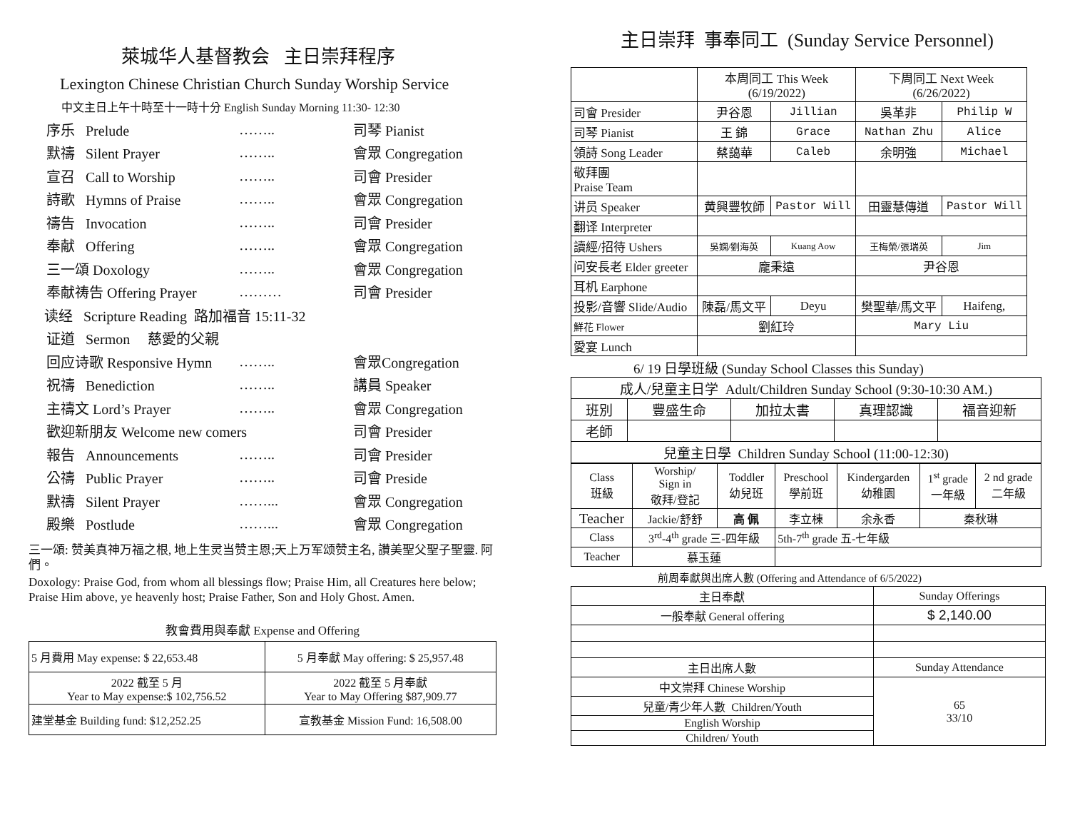萊城华人基督教会 主日崇拜程序
Lexington Chinese Christian Church Sunday Worship Service
中文主日上午十時至十一時十分 English Sunday Morning 11:30- 12:30
序乐 Prelude …….. 司琴 Pianist
默禱 Silent Prayer …….. 會眾 Congregation
宣召 Call to Worship …….. 司會 Presider
詩歌 Hymns of Praise …….. 會眾 Congregation
禱告 Invocation …….. 司會 Presider
奉献 Offering …….. 會眾 Congregation
三一頌 Doxology …….. 會眾 Congregation
奉献祷告 Offering Prayer ……… 司會 Presider
读经 Scripture Reading 路加福音 15:11-32
证道 Sermon 慈愛的父親
回应诗歌 Responsive Hymn …….. 會眾Congregation
祝禱 Benediction …….. 講員 Speaker
主禱文 Lord’s Prayer …….. 會眾 Congregation
歡迎新朋友 Welcome new comers 司會 Presider
報告 Announcements …….. 司會 Presider
公禱 Public Prayer …….. 司會 Preside
默禱 Silent Prayer ……... 會眾 Congregation
殿樂 Postlude ……... 會眾 Congregation
三一頌: 赞美真神万福之根, 地上生灵当赞主恩;天上万军颂赞主名, 讚美聖父聖子聖靈. 阿們。
Doxology: Praise God, from whom all blessings flow; Praise Him, all Creatures here below; Praise Him above, ye heavenly host; Praise Father, Son and Holy Ghost. Amen.
教會費用與奉獻 Expense and Offering
| 5 月費用 May expense: $ 22,653.48 | 5 月奉獻 May offering: $ 25,957.48 |
| 2022 截至 5 月 Year to May expense:$ 102,756.52 | 2022 截至 5 月奉獻 Year to May Offering $87,909.77 |
| 建堂基金 Building fund: $12,252.25 | 宣教基金 Mission Fund: 16,508.00 |
主日崇拜 事奉同工 (Sunday Service Personnel)
| | 本周同工 This Week (6/19/2022) | | 下周同工 Next Week (6/26/2022) | |
| 司會 Presider | 尹谷恩 | Jillian | 吳革非 | Philip W |
| 司琴 Pianist | 王 錦 | Grace | Nathan Zhu | Alice |
| 領詩 Song Leader | 蔡藹華 | Caleb | 余明強 | Michael |
| 敬拜團 Praise Team | | | | |
| 讲员 Speaker | 黄興豐牧師 | Pastor Will | 田靈慧傳道 | Pastor Will |
| 翻译 Interpreter | | | | |
| 讀經/招待 Ushers | 吳嫻/劉海英 | Kuang Aow | 王梅榮/張瑞英 | Jim |
| 问安長老 Elder greeter | 龐秉遠 | | 尹谷恩 | |
| 耳机 Earphone | | | | |
| 投影/音響 Slide/Audio | 陳磊/馬文平 | Deyu | 樊聖華/馬文平 | Haifeng, |
| 鮮花 Flower | 劉紅玲 | | Mary Liu | |
| 愛宴 Lunch | | | | |
6/ 19 日學班級 (Sunday School Classes this Sunday)
| 成人/兒童主日学 Adult/Children Sunday School (9:30-10:30 AM.) | | | | |
| 班別 | 豐盛生命 | 加拉太書 | 真理認識 | 福音迎新 |
| 老師 | | | | |
| 兒童主日學 Children Sunday School (11:00-12:30) | | | | |
| Class 班級 | Worship/ Sign in 敬拜/登記 | Toddler 幼兒班 | Preschool 學前班 | Kindergarden 幼稚園 | 1<sup>st</sup> grade 一年級 | 2 nd grade 二年級 |
| Teacher | Jackie/舒舒 | 高 佩 | 李立棟 | 余永香 | 秦秋琳 | |
| Class | 3<sup>rd</sup>-4<sup>th</sup> grade 三-四年級 | | 5th-7<sup>th</sup> grade 五-七年級 | | | |
| Teacher | 慕玉蓮 | | | | | |
前周奉獻與出席人數 (Offering and Attendance of 6/5/2022)
| 主日奉獻 | Sunday Offerings |
| 一般奉献 General offering | $ 2,140.00 |
| 主日出席人數 | Sunday Attendance |
| 中文崇拜 Chinese Worship | 65 33/10 |
| 兒童/青少年人數 Children/Youth | |
| English Worship | |
| Children/ Youth | |